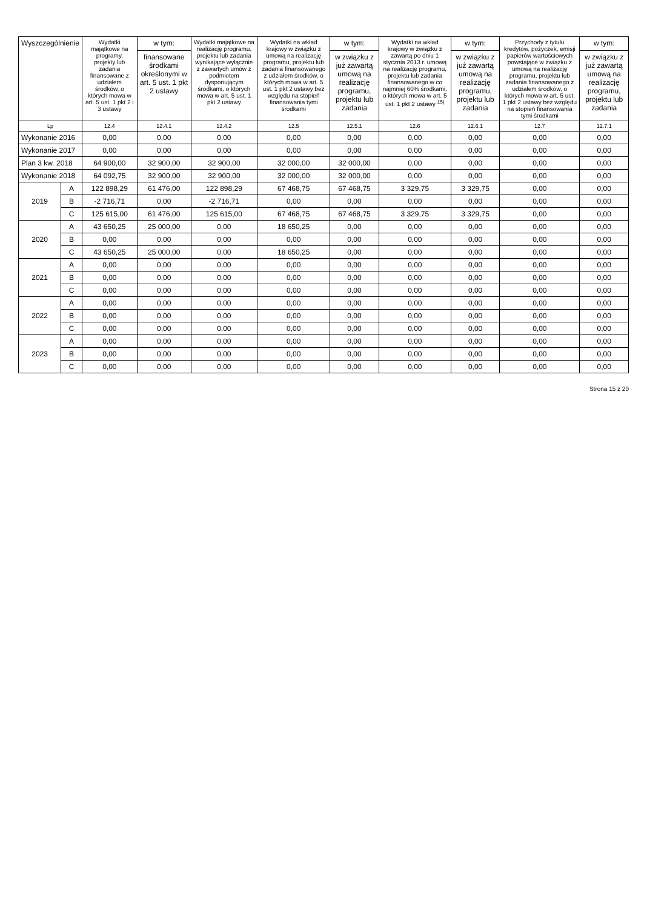| Wyszczególnienie | | Wydatki majątkowe na programy, projekty lub zadania finansowane z udziałem środków, o których mowa w art. 5 ust. 1 pkt 2 i 3 ustawy | w tym: | Wydatki majątkowe na realizację programu, projektu lub zadania wynikające wyłącznie z zawartych umów z podmiotem dysponującym środkami, o których mowa w art. 5 ust. 1 pkt 2 ustawy | Wydatki na wkład krajowy w związku z umową na realizację programu, projektu lub zadania finansowanego z udziałem środków, o których mowa w art. 5 ust. 1 pkt 2 ustawy bez względu na stopień finansowania tymi środkami | w tym: | Wydatki na wkład krajowy w związku z zawartą po dniu 1 stycznia 2013 r. umową na realizację programu, projektu lub zadania finansowanego w co najmniej 60% środkami, o których mowa w art. 5 ust. 1 pkt 2 ustawy <sup>15)</sup> | w tym: | Przychody z tytułu kredytów, pożyczek, emisji papierów wartościowych powstające w związku z umową na realizację programu, projektu lub zadania finansowanego z udziałem środków, o których mowa w art. 5 ust. 1 pkt 2 ustawy bez względu na stopień finansowania tymi środkami | w tym: |
| --- | --- | --- | --- | --- | --- | --- | --- | --- | --- | --- |
| | | | finansowane środkami określonymi w art. 5 ust. 1 pkt 2 ustawy | | | w związku z już zawartą umową na realizację programu, projektu lub zadania | | w związku z już zawartą umową na realizację programu, projektu lub zadania | | w związku z już zawartą umową na realizację programu, projektu lub zadania |
| Lp | | 12.4 | 12.4.1 | 12.4.2 | 12.5 | 12.5.1 | 12.6 | 12.6.1 | 12.7 | 12.7.1 |
| Wykonanie 2016 | | 0,00 | 0,00 | 0,00 | 0,00 | 0,00 | 0,00 | 0,00 | 0,00 | 0,00 |
| Wykonanie 2017 | | 0,00 | 0,00 | 0,00 | 0,00 | 0,00 | 0,00 | 0,00 | 0,00 | 0,00 |
| Plan 3 kw. 2018 | | 64 900,00 | 32 900,00 | 32 900,00 | 32 000,00 | 32 000,00 | 0,00 | 0,00 | 0,00 | 0,00 |
| Wykonanie 2018 | | 64 092,75 | 32 900,00 | 32 900,00 | 32 000,00 | 32 000,00 | 0,00 | 0,00 | 0,00 | 0,00 |
| 2019 | A | 122 898,29 | 61 476,00 | 122 898,29 | 67 468,75 | 67 468,75 | 3 329,75 | 3 329,75 | 0,00 | 0,00 |
| | B | -2 716,71 | 0,00 | -2 716,71 | 0,00 | 0,00 | 0,00 | 0,00 | 0,00 | 0,00 |
| | C | 125 615,00 | 61 476,00 | 125 615,00 | 67 468,75 | 67 468,75 | 3 329,75 | 3 329,75 | 0,00 | 0,00 |
| 2020 | A | 43 650,25 | 25 000,00 | 0,00 | 18 650,25 | 0,00 | 0,00 | 0,00 | 0,00 | 0,00 |
| | B | 0,00 | 0,00 | 0,00 | 0,00 | 0,00 | 0,00 | 0,00 | 0,00 | 0,00 |
| | C | 43 650,25 | 25 000,00 | 0,00 | 18 650,25 | 0,00 | 0,00 | 0,00 | 0,00 | 0,00 |
| 2021 | A | 0,00 | 0,00 | 0,00 | 0,00 | 0,00 | 0,00 | 0,00 | 0,00 | 0,00 |
| | B | 0,00 | 0,00 | 0,00 | 0,00 | 0,00 | 0,00 | 0,00 | 0,00 | 0,00 |
| | C | 0,00 | 0,00 | 0,00 | 0,00 | 0,00 | 0,00 | 0,00 | 0,00 | 0,00 |
| 2022 | A | 0,00 | 0,00 | 0,00 | 0,00 | 0,00 | 0,00 | 0,00 | 0,00 | 0,00 |
| | B | 0,00 | 0,00 | 0,00 | 0,00 | 0,00 | 0,00 | 0,00 | 0,00 | 0,00 |
| | C | 0,00 | 0,00 | 0,00 | 0,00 | 0,00 | 0,00 | 0,00 | 0,00 | 0,00 |
| 2023 | A | 0,00 | 0,00 | 0,00 | 0,00 | 0,00 | 0,00 | 0,00 | 0,00 | 0,00 |
| | B | 0,00 | 0,00 | 0,00 | 0,00 | 0,00 | 0,00 | 0,00 | 0,00 | 0,00 |
| | C | 0,00 | 0,00 | 0,00 | 0,00 | 0,00 | 0,00 | 0,00 | 0,00 | 0,00 |
Strona 15 z 20